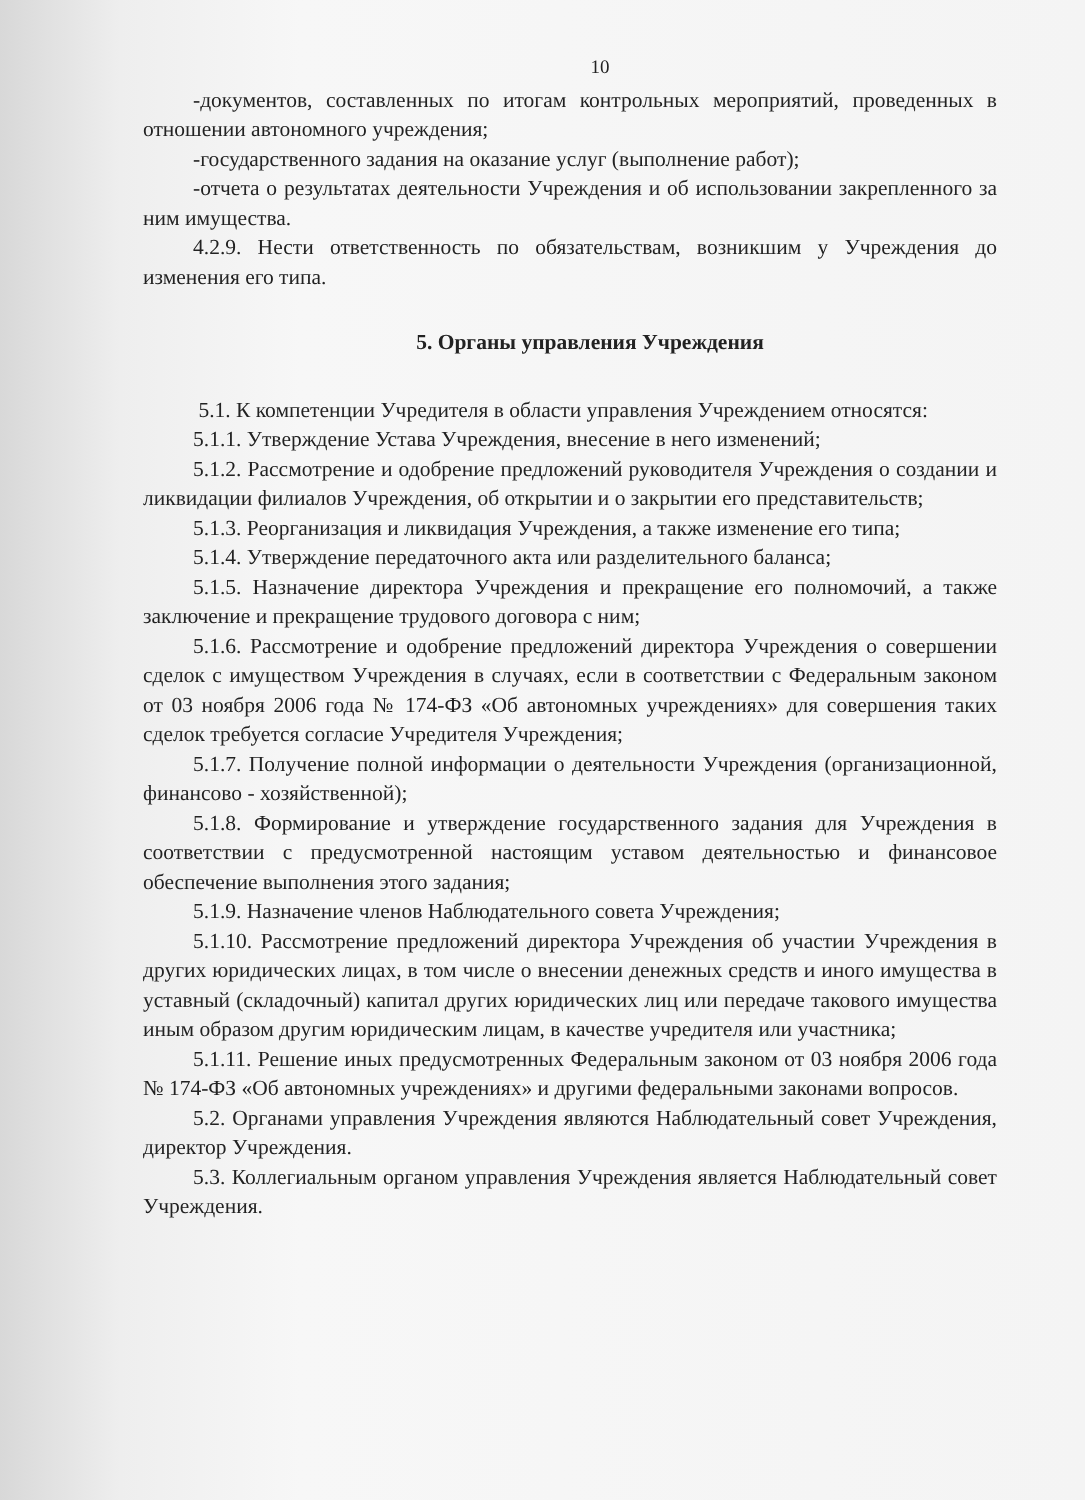10
-документов, составленных по итогам контрольных мероприятий, проведенных в отношении автономного учреждения;
-государственного задания на оказание услуг (выполнение работ);
-отчета о результатах деятельности Учреждения и об использовании закрепленного за ним имущества.
4.2.9. Нести ответственность по обязательствам, возникшим у Учреждения до изменения его типа.
5. Органы управления Учреждения
5.1. К компетенции Учредителя в области управления Учреждением относятся:
5.1.1. Утверждение Устава Учреждения, внесение в него изменений;
5.1.2. Рассмотрение и одобрение предложений руководителя Учреждения о создании и ликвидации филиалов Учреждения, об открытии и о закрытии его представительств;
5.1.3. Реорганизация и ликвидация Учреждения, а также изменение его типа;
5.1.4. Утверждение передаточного акта или разделительного баланса;
5.1.5. Назначение директора Учреждения и прекращение его полномочий, а также заключение и прекращение трудового договора с ним;
5.1.6. Рассмотрение и одобрение предложений директора Учреждения о совершении сделок с имуществом Учреждения в случаях, если в соответствии с Федеральным законом от 03 ноября 2006 года № 174-ФЗ «Об автономных учреждениях» для совершения таких сделок требуется согласие Учредителя Учреждения;
5.1.7. Получение полной информации о деятельности Учреждения (организационной, финансово - хозяйственной);
5.1.8. Формирование и утверждение государственного задания для Учреждения в соответствии с предусмотренной настоящим уставом деятельностью и финансовое обеспечение выполнения этого задания;
5.1.9. Назначение членов Наблюдательного совета Учреждения;
5.1.10. Рассмотрение предложений директора Учреждения об участии Учреждения в других юридических лицах, в том числе о внесении денежных средств и иного имущества в уставный (складочный) капитал других юридических лиц или передаче такового имущества иным образом другим юридическим лицам, в качестве учредителя или участника;
5.1.11. Решение иных предусмотренных Федеральным законом от 03 ноября 2006 года № 174-ФЗ «Об автономных учреждениях» и другими федеральными законами вопросов.
5.2. Органами управления Учреждения являются Наблюдательный совет Учреждения, директор Учреждения.
5.3. Коллегиальным органом управления Учреждения является Наблюдательный совет Учреждения.